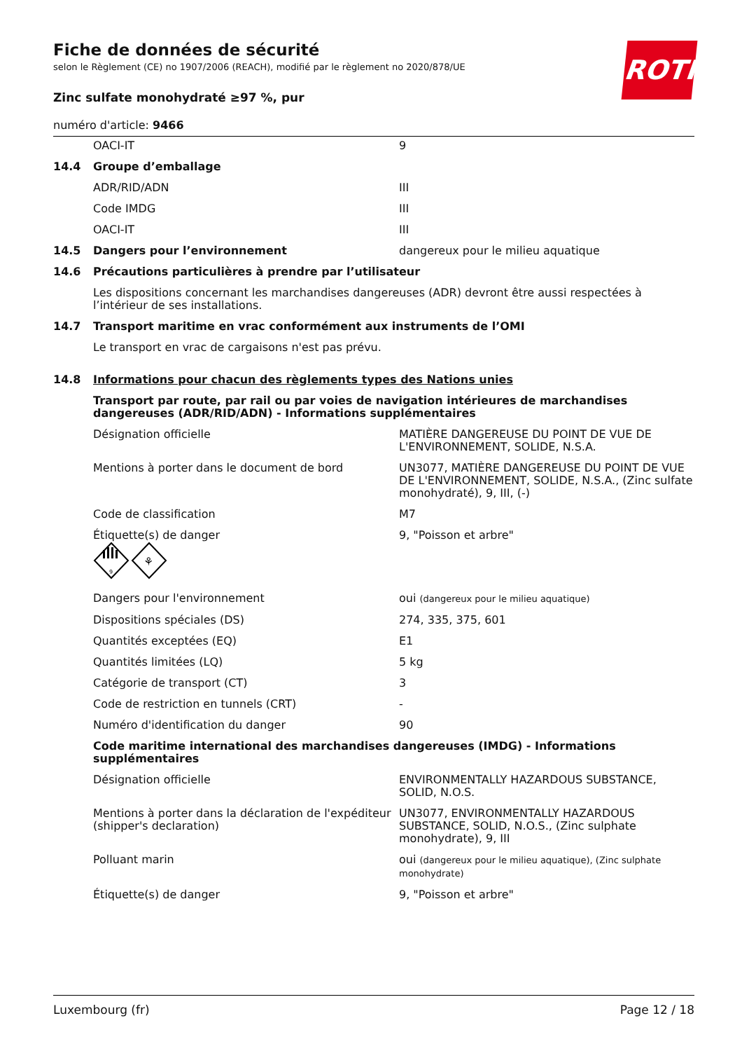ROTH
Fiche de données de sécurité
selon le Règlement (CE) no 1907/2006 (REACH), modifié par le règlement no 2020/878/UE
Zinc sulfate monohydraté ≥97 %, pur
numéro d'article: 9466
| | OACI-IT | 9 |
| 14.4 | Groupe d’emballage | |
| | ADR/RID/ADN | III |
| | Code IMDG | III |
| | OACI-IT | III |
| 14.5 | Dangers pour l’environnement | dangereux pour le milieu aquatique |
| 14.6 | Précautions particulières à prendre par l’utilisateur | |
| | Les dispositions concernant les marchandises dangereuses (ADR) devront être aussi respectées à l’intérieur de ses installations. | |
| 14.7 | Transport maritime en vrac conformément aux instruments de l’OMI | |
| | Le transport en vrac de cargaisons n'est pas prévu. | |
| 14.8 | Informations pour chacun des règlements types des Nations unies | |
| | Transport par route, par rail ou par voies de navigation intérieures de marchandises dangereuses (ADR/RID/ADN) - Informations supplémentaires | |
| | Désignation officielle | MATIÈRE DANGEREUSE DU POINT DE VUE DE L'ENVIRONNEMENT, SOLIDE, N.S.A. |
| | Mentions à porter dans le document de bord | UN3077, MATIÈRE DANGEREUSE DU POINT DE VUE DE L'ENVIRONNEMENT, SOLIDE, N.S.A., (Zinc sulfate monohydraté), 9, III, (-) |
| | Code de classification | M7 |
| | Étiquette(s) de danger 9 ⚘ | 9, "Poisson et arbre" |
| | Dangers pour l'environnement | oui (dangereux pour le milieu aquatique) |
| | Dispositions spéciales (DS) | 274, 335, 375, 601 |
| | Quantités exceptées (EQ) | E1 |
| | Quantités limitées (LQ) | 5 kg |
| | Catégorie de transport (CT) | 3 |
| | Code de restriction en tunnels (CRT) | - |
| | Numéro d'identification du danger | 90 |
| | Code maritime international des marchandises dangereuses (IMDG) - Informations supplémentaires | |
| | Désignation officielle | ENVIRONMENTALLY HAZARDOUS SUBSTANCE, SOLID, N.O.S. |
| | Mentions à porter dans la déclaration de l'expéditeur (shipper's declaration) | UN3077, ENVIRONMENTALLY HAZARDOUS SUBSTANCE, SOLID, N.O.S., (Zinc sulphate monohydrate), 9, III |
| | Polluant marin | oui (dangereux pour le milieu aquatique), (Zinc sulphate monohydrate) |
| | Étiquette(s) de danger | 9, "Poisson et arbre" |
Luxembourg (fr) Page 12 / 18